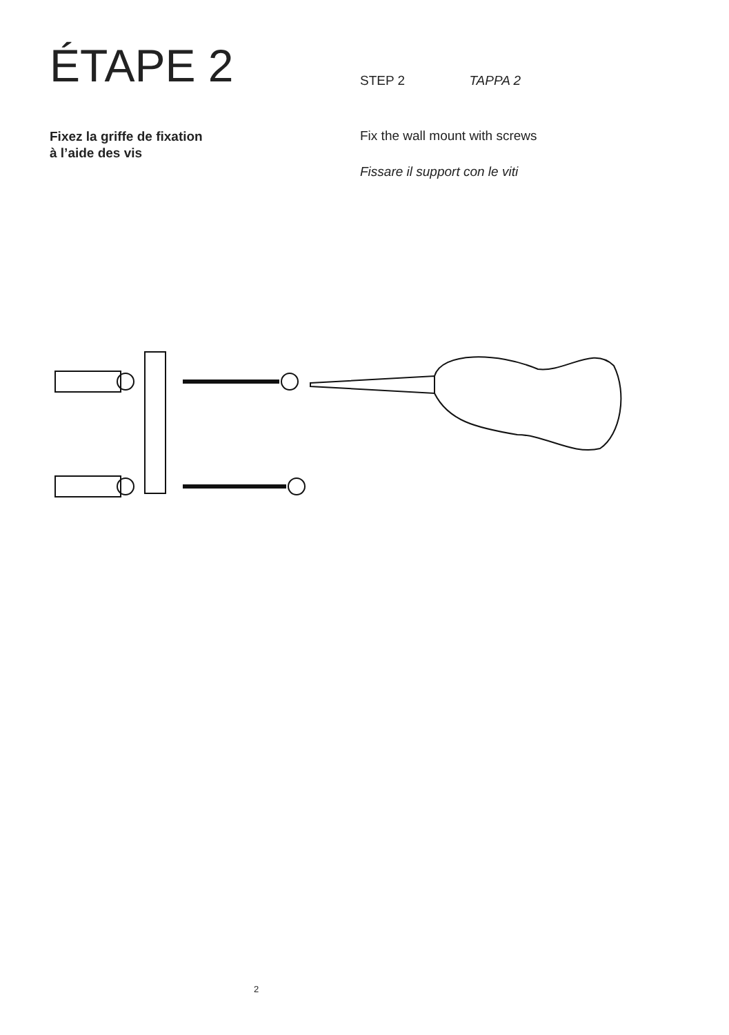ÉTAPE 2
Fixez la griffe de fixation
à l’aide des vis
STEP 2 TAPPA 2
Fix the wall mount with screws
Fissare il support con le viti
2